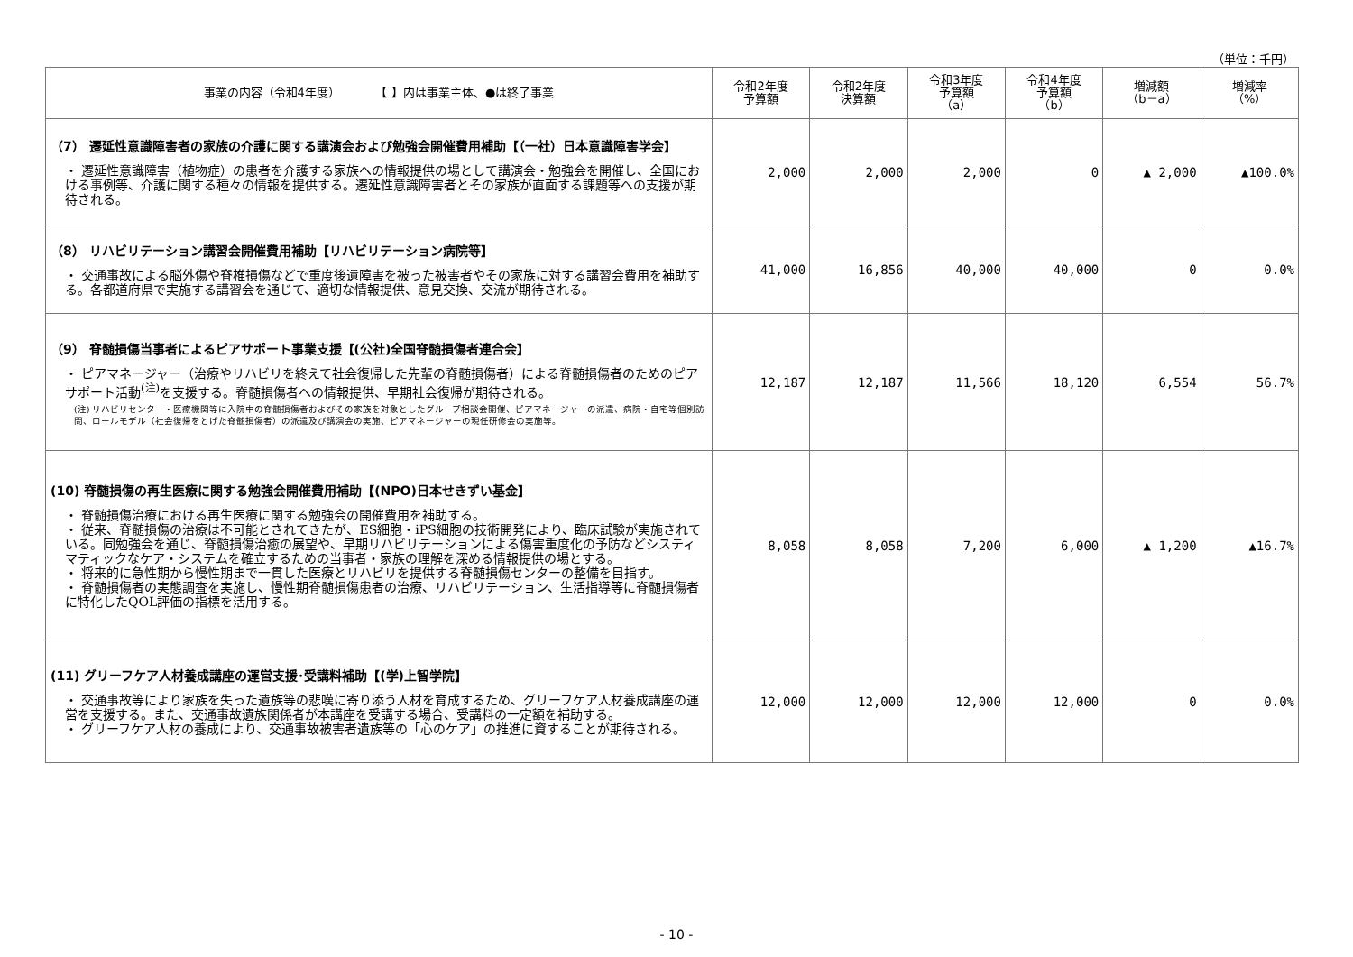（単位：千円）
| 事業の内容（令和4年度） 【 】内は事業主体、●は終了事業 | 令和2年度 予算額 | 令和2年度 決算額 | 令和3年度 予算額 （a） | 令和4年度 予算額 （b） | 増減額 （b－a） | 増減率 （%） |
| --- | --- | --- | --- | --- | --- | --- |
| （7） 遷延性意識障害者の家族の介護に関する講演会および勉強会開催費用補助【（一社）日本意識障害学会】 ・ 遷延性意識障害（植物症）の患者を介護する家族への情報提供の場として講演会・勉強会を開催し、全国における事例等、介護に関する種々の情報を提供する。遷延性意識障害者とその家族が直面する課題等への支援が期待される。 | 2,000 | 2,000 | 2,000 | 0 | ▲ 2,000 | ▲100.0% |
| （8） リハビリテーション講習会開催費用補助【リハビリテーション病院等】 ・ 交通事故による脳外傷や脊椎損傷などで重度後遺障害を被った被害者やその家族に対する講習会費用を補助する。各都道府県で実施する講習会を通じて、適切な情報提供、意見交換、交流が期待される。 | 41,000 | 16,856 | 40,000 | 40,000 | 0 | 0.0% |
| （9） 脊髄損傷当事者によるピアサポート事業支援【(公社)全国脊髄損傷者連合会】 ・ ピアマネージャー（治療やリハビリを終えて社会復帰した先輩の脊髄損傷者）による脊髄損傷者のためのピアサポート活動<sup>(注)</sup>を支援する。脊髄損傷者への情報提供、早期社会復帰が期待される。 (注) リハビリセンター・医療機関等に入院中の脊髄損傷者およびその家族を対象としたグループ相談会開催、ピアマネージャーの派遣、病院・自宅等個別訪問、ロールモデル（社会復帰をとげた脊髄損傷者）の派遣及び講演会の実施、ピアマネージャーの現任研修会の実施等。 | 12,187 | 12,187 | 11,566 | 18,120 | 6,554 | 56.7% |
| (10) 脊髄損傷の再生医療に関する勉強会開催費用補助【(NPO)日本せきずい基金】 ・ 脊髄損傷治療における再生医療に関する勉強会の開催費用を補助する。 ・ 従来、脊髄損傷の治療は不可能とされてきたが、ES細胞・iPS細胞の技術開発により、臨床試験が実施されている。同勉強会を通じ、脊髄損傷治癒の展望や、早期リハビリテーションによる傷害重度化の予防などシスティマティックなケア・システムを確立するための当事者・家族の理解を深める情報提供の場とする。 ・ 将来的に急性期から慢性期まで一貫した医療とリハビリを提供する脊髄損傷センターの整備を目指す。 ・ 脊髄損傷者の実態調査を実施し、慢性期脊髄損傷患者の治療、リハビリテーション、生活指導等に脊髄損傷者に特化したQOL評価の指標を活用する。 | 8,058 | 8,058 | 7,200 | 6,000 | ▲ 1,200 | ▲16.7% |
| (11) グリーフケア人材養成講座の運営支援･受講料補助【(学)上智学院】 ・ 交通事故等により家族を失った遺族等の悲嘆に寄り添う人材を育成するため、グリーフケア人材養成講座の運営を支援する。また、交通事故遺族関係者が本講座を受講する場合、受講料の一定額を補助する。 ・ グリーフケア人材の養成により、交通事故被害者遺族等の「心のケア」の推進に資することが期待される。 | 12,000 | 12,000 | 12,000 | 12,000 | 0 | 0.0% |
- 10 -